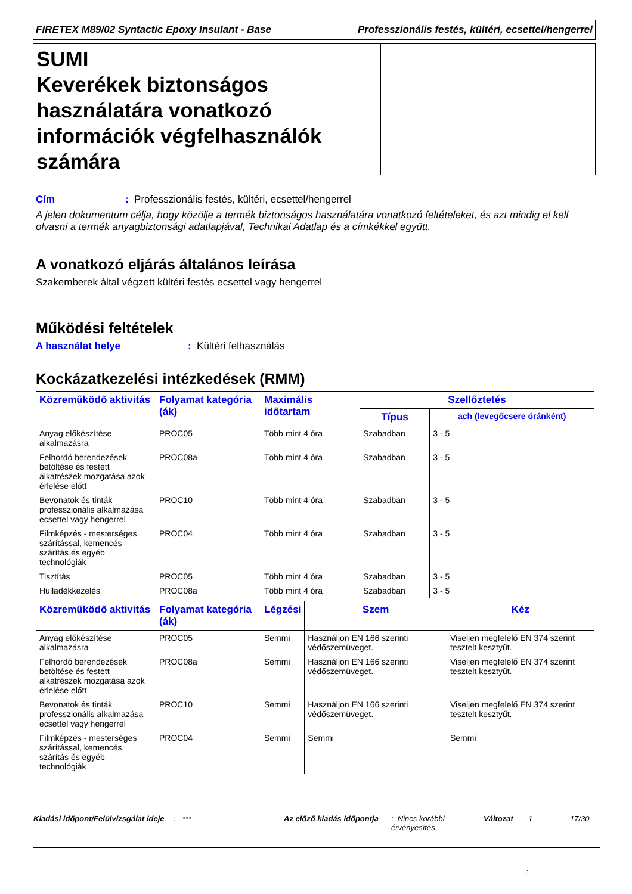FIRETEX M89/02 Syntactic Epoxy Insulant - Base Professzionális festés, kültéri, ecsettel/hengerrel
SUMI
Keverékek biztonságos használatára vonatkozó információk végfelhasználók számára
Cím: Professzionális festés, kültéri, ecsettel/hengerrel
A jelen dokumentum célja, hogy közölje a termék biztonságos használatára vonatkozó feltételeket, és azt mindig el kell olvasni a termék anyagbiztonsági adatlapjával, Technikai Adatlap és a címkékkel együtt.
A vonatkozó eljárás általános leírása
Szakemberek által végzett kültéri festés ecsettel vagy hengerrel
Működési feltételek
A használat helye: Kültéri felhasználás
Kockázatkezelési intézkedések (RMM)
| Közreműködő aktivitás | Folyamat kategória (ák) | Maximális időtartam | Szellőztetés | |
| --- | --- | --- | --- | --- |
| | | | Típus | ach (levegőcsere óránként) |
| Anyag előkészítése alkalmazásra | PROC05 | Több mint 4 óra | Szabadban | 3 - 5 |
| Felhordó berendezések betöltése és festett alkatrészek mozgatása azok érlelése előtt | PROC08a | Több mint 4 óra | Szabadban | 3 - 5 |
| Bevonatok és tinták professzionális alkalmazása ecsettel vagy hengerrel | PROC10 | Több mint 4 óra | Szabadban | 3 - 5 |
| Filmképzés - mesterséges szárítással, kemencés szárítás és egyéb technológiák | PROC04 | Több mint 4 óra | Szabadban | 3 - 5 |
| Tisztítás | PROC05 | Több mint 4 óra | Szabadban | 3 - 5 |
| Hulladékkezelés | PROC08a | Több mint 4 óra | Szabadban | 3 - 5 |
| Közreműködő aktivitás | Folyamat kategória (ák) | Légzési | Szem | Kéz |
| --- | --- | --- | --- | --- |
| Anyag előkészítése alkalmazásra | PROC05 | Semmi | Használjon EN 166 szerinti védőszemüveget. | Viseljen megfelelő EN 374 szerint tesztelt kesztyűt. |
| Felhordó berendezések betöltése és festett alkatrészek mozgatása azok érlelése előtt | PROC08a | Semmi | Használjon EN 166 szerinti védőszemüveget. | Viseljen megfelelő EN 374 szerint tesztelt kesztyűt. |
| Bevonatok és tinták professzionális alkalmazása ecsettel vagy hengerrel | PROC10 | Semmi | Használjon EN 166 szerinti védőszemüveget. | Viseljen megfelelő EN 374 szerint tesztelt kesztyűt. |
| Filmképzés - mesterséges szárítással, kemencés szárítás és egyéb technológiák | PROC04 | Semmi | Semmi | Semmi |
Kiadási időpont/Felülvizsgálat ideje
: *** Az előző kiadás időpontja
: Nincs korábbi érvényesítés
Változat 1 17/30
: